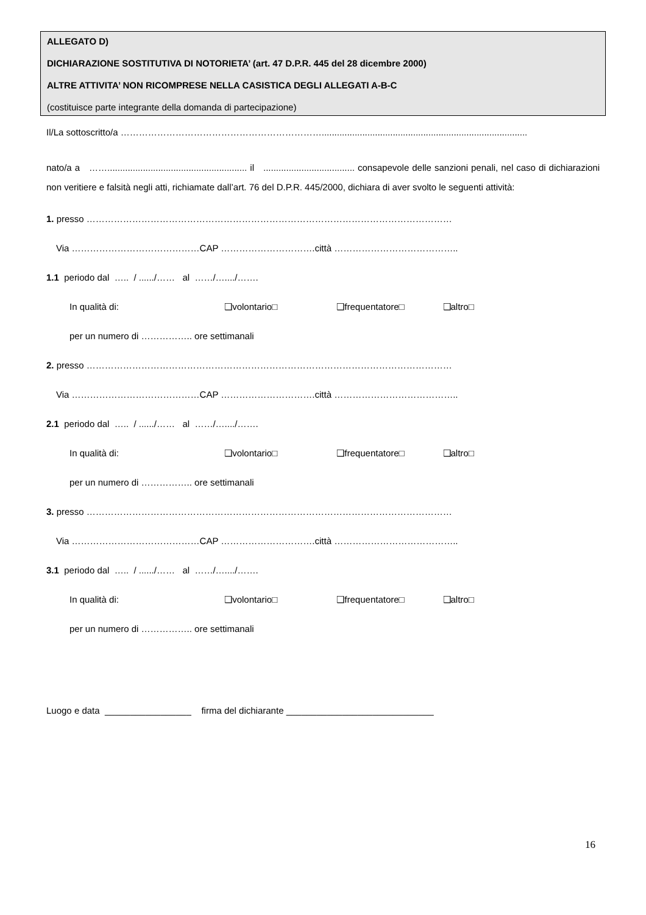ALLEGATO D)
DICHIARAZIONE SOSTITUTIVA DI NOTORIETA’ (art. 47 D.P.R. 445 del 28 dicembre 2000)
ALTRE ATTIVITA’ NON RICOMPRESE NELLA CASISTICA DEGLI ALLEGATI A-B-C
(costituisce parte integrante della domanda di partecipazione)
Il/La sottoscritto/a ………………………………………………………….................................................................................
nato/a a ……....................................................... il .................................... consapevole delle sanzioni penali, nel caso di dichiarazioni non veritiere e falsità negli atti, richiamate dall’art. 76 del D.P.R. 445/2000, dichiara di aver svolto le seguenti attività:
1. presso …………………………………………………………………………………………………………
Via ……………………………………CAP ………………………….città …………………………………..
1.1 periodo dal ….. / ....../…… al ……/…..../…….
In qualità di: ❑volontario□ ❑frequentatore□ ❑altro□
per un numero di …………….. ore settimanali
2. presso …………………………………………………………………………………………………………
Via ……………………………………CAP ………………………….città …………………………………..
2.1 periodo dal ….. / ....../…… al ……/…..../…….
In qualità di: ❑volontario□ ❑frequentatore□ ❑altro□
per un numero di …………….. ore settimanali
3. presso …………………………………………………………………………………………………………
Via ……………………………………CAP ………………………….città …………………………………..
3.1 periodo dal ….. / ....../…… al ……/…..../…….
In qualità di: ❑volontario□ ❑frequentatore□ ❑altro□
per un numero di …………….. ore settimanali
Luogo e data _________________ firma del dichiarante _____________________________
16